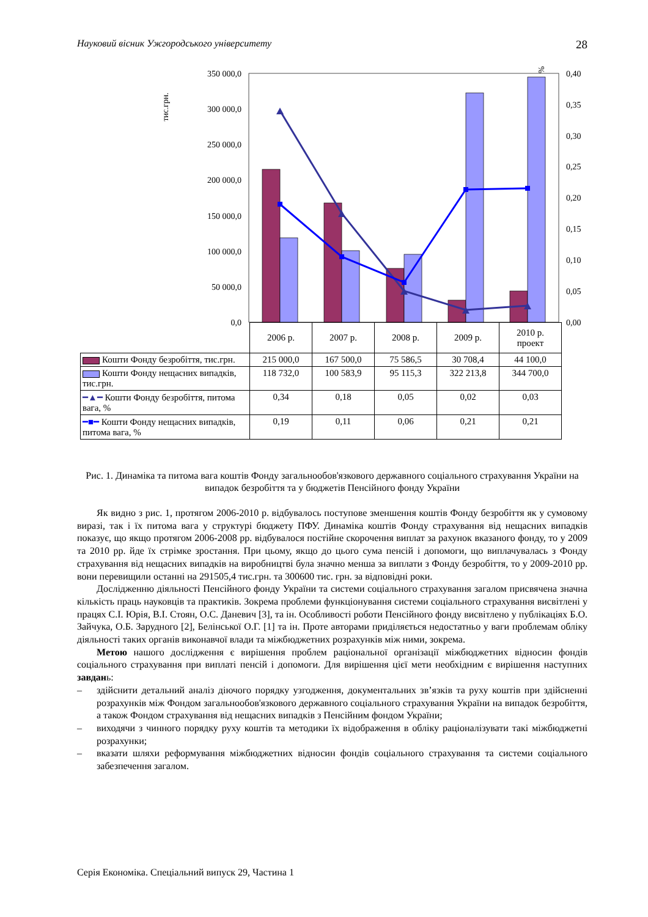Науковий вісник Ужгородського університету 28
тис.грн.
%
350 000,0
300 000,0
250 000,0
200 000,0
150 000,0
100 000,0
50 000,0
0,0
0,40
0,35
0,30
0,25
0,20
0,15
0,10
0,05
0,00
| | 2006 р. | 2007 р. | 2008 р. | 2009 р. | 2010 р. проект |
| --- | --- | --- | --- | --- | --- |
| Кошти Фонду безробіття, тис.грн. | 215 000,0 | 167 500,0 | 75 586,5 | 30 708,4 | 44 100,0 |
| Кошти Фонду нещасних випадків, тис.грн. | 118 732,0 | 100 583,9 | 95 115,3 | 322 213,8 | 344 700,0 |
| ━▲━ Кошти Фонду безробіття, питома вага, % | 0,34 | 0,18 | 0,05 | 0,02 | 0,03 |
| ━■━ Кошти Фонду нещасних випадків, питома вага, % | 0,19 | 0,11 | 0,06 | 0,21 | 0,21 |
Рис. 1. Динаміка та питома вага коштів Фонду загальнообов'язкового державного соціального страхування України на випадок безробіття та у бюджетів Пенсійного фонду України
Як видно з рис. 1, протягом 2006-2010 р. відбувалось поступове зменшення коштів Фонду безробіття як у сумовому виразі, так і їх питома вага у структурі бюджету ПФУ. Динаміка коштів Фонду страхування від нещасних випадків показує, що якщо протягом 2006-2008 рр. відбувалося постійне скорочення виплат за рахунок вказаного фонду, то у 2009 та 2010 рр. йде їх стрімке зростання. При цьому, якщо до цього сума пенсій і допомоги, що виплачувалась з Фонду страхування від нещасних випадків на виробництві була значно менша за виплати з Фонду безробіття, то у 2009-2010 рр. вони перевищили останні на 291505,4 тис.грн. та 300600 тис. грн. за відповідні роки.
Дослідженню діяльності Пенсійного фонду України та системи соціального страхування загалом присвячена значна кількість праць науковців та практиків. Зокрема проблеми функціонування системи соціального страхування висвітлені у працях С.І. Юрія, В.І. Стоян, О.С. Даневич [3], та ін. Особливості роботи Пенсійного фонду висвітлено у публікаціях Б.О. Зайчука, О.Б. Зарудного [2], Белінської О.Г. [1] та ін. Проте авторами приділяється недостатньо у ваги проблемам обліку діяльності таких органів виконавчої влади та міжбюджетних розрахунків між ними, зокрема.
Метою нашого дослідження є вирішення проблем раціональної організації міжбюджетних відносин фондів соціального страхування при виплаті пенсій і допомоги. Для вирішення цієї мети необхідним є вирішення наступних завдань:
– здійснити детальний аналіз діючого порядку узгодження, документальних зв’язків та руху коштів при здійсненні розрахунків між Фондом загальнообов'язкового державного соціального страхування України на випадок безробіття, а також Фондом страхування від нещасних випадків з Пенсійним фондом України;
– виходячи з чинного порядку руху коштів та методики їх відображення в обліку раціоналізувати такі міжбюджетні розрахунки;
– вказати шляхи реформування міжбюджетних відносин фондів соціального страхування та системи соціального забезпечення загалом.
Серія Економіка. Спеціальний випуск 29, Частина 1